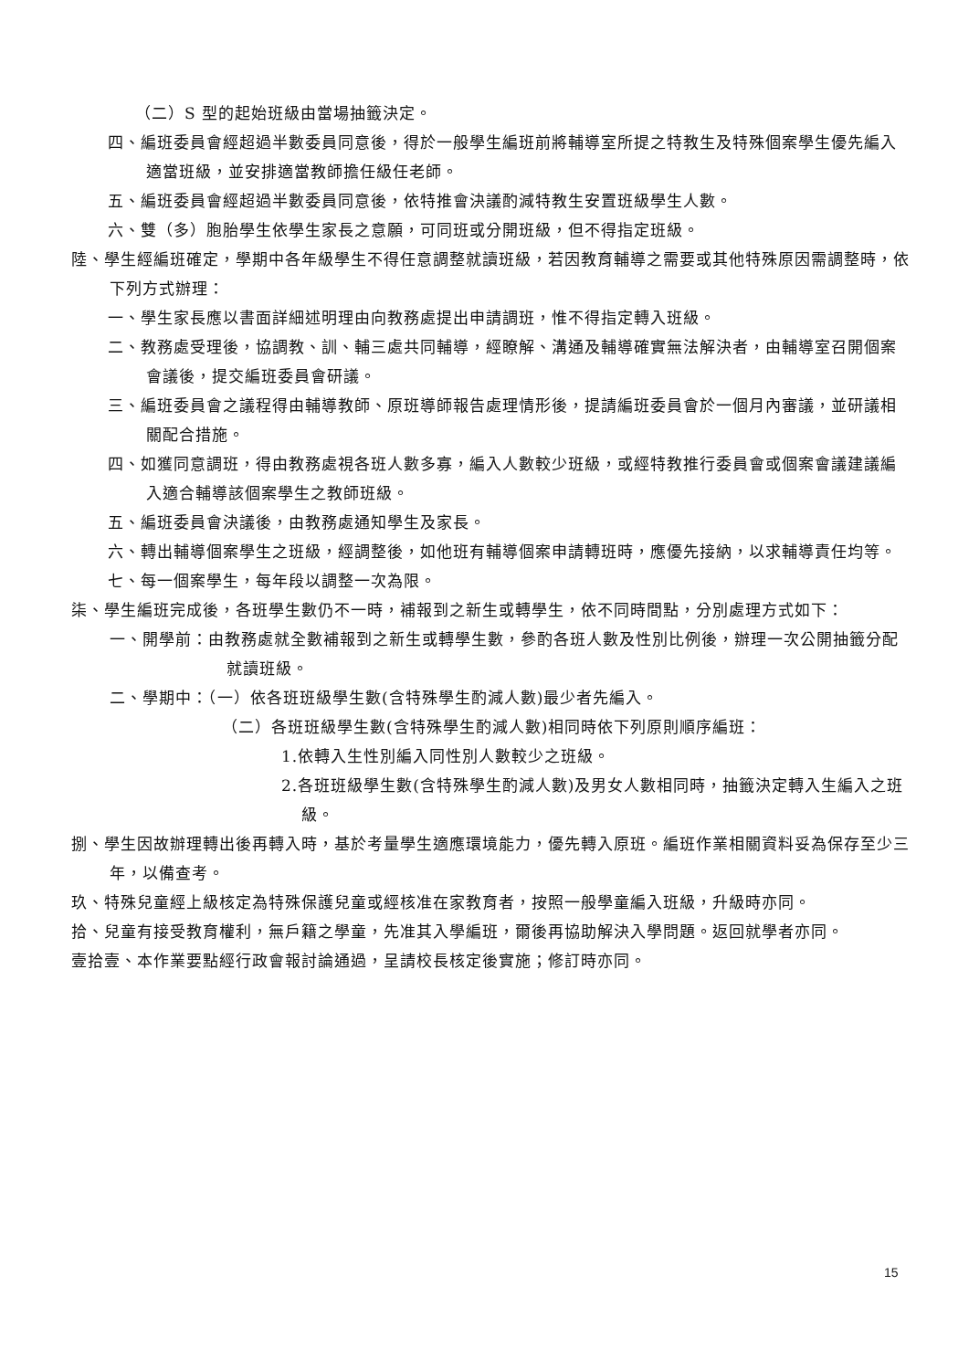（二）S 型的起始班級由當場抽籤決定。
四、編班委員會經超過半數委員同意後，得於一般學生編班前將輔導室所提之特教生及特殊個案學生優先編入適當班級，並安排適當教師擔任級任老師。
五、編班委員會經超過半數委員同意後，依特推會決議酌減特教生安置班級學生人數。
六、雙（多）胞胎學生依學生家長之意願，可同班或分開班級，但不得指定班級。
陸、學生經編班確定，學期中各年級學生不得任意調整就讀班級，若因教育輔導之需要或其他特殊原因需調整時，依下列方式辦理：
一、學生家長應以書面詳細述明理由向教務處提出申請調班，惟不得指定轉入班級。
二、教務處受理後，協調教、訓、輔三處共同輔導，經瞭解、溝通及輔導確實無法解決者，由輔導室召開個案會議後，提交編班委員會研議。
三、編班委員會之議程得由輔導教師、原班導師報告處理情形後，提請編班委員會於一個月內審議，並研議相關配合措施。
四、如獲同意調班，得由教務處視各班人數多寡，編入人數較少班級，或經特教推行委員會或個案會議建議編入適合輔導該個案學生之教師班級。
五、編班委員會決議後，由教務處通知學生及家長。
六、轉出輔導個案學生之班級，經調整後，如他班有輔導個案申請轉班時，應優先接納，以求輔導責任均等。
七、每一個案學生，每年段以調整一次為限。
柒、學生編班完成後，各班學生數仍不一時，補報到之新生或轉學生，依不同時間點，分別處理方式如下：
一、開學前：由教務處就全數補報到之新生或轉學生數，參酌各班人數及性別比例後，辦理一次公開抽籤分配就讀班級。
二、學期中：（一）依各班班級學生數(含特殊學生酌減人數)最少者先編入。
（二）各班班級學生數(含特殊學生酌減人數)相同時依下列原則順序編班：
1.依轉入生性別編入同性別人數較少之班級。
2.各班班級學生數(含特殊學生酌減人數)及男女人數相同時，抽籤決定轉入生編入之班級。
捌、學生因故辦理轉出後再轉入時，基於考量學生適應環境能力，優先轉入原班。編班作業相關資料妥為保存至少三年，以備查考。
玖、特殊兒童經上級核定為特殊保護兒童或經核准在家教育者，按照一般學童編入班級，升級時亦同。
拾、兒童有接受教育權利，無戶籍之學童，先准其入學編班，爾後再協助解決入學問題。返回就學者亦同。
壹拾壹、本作業要點經行政會報討論通過，呈請校長核定後實施；修訂時亦同。
15